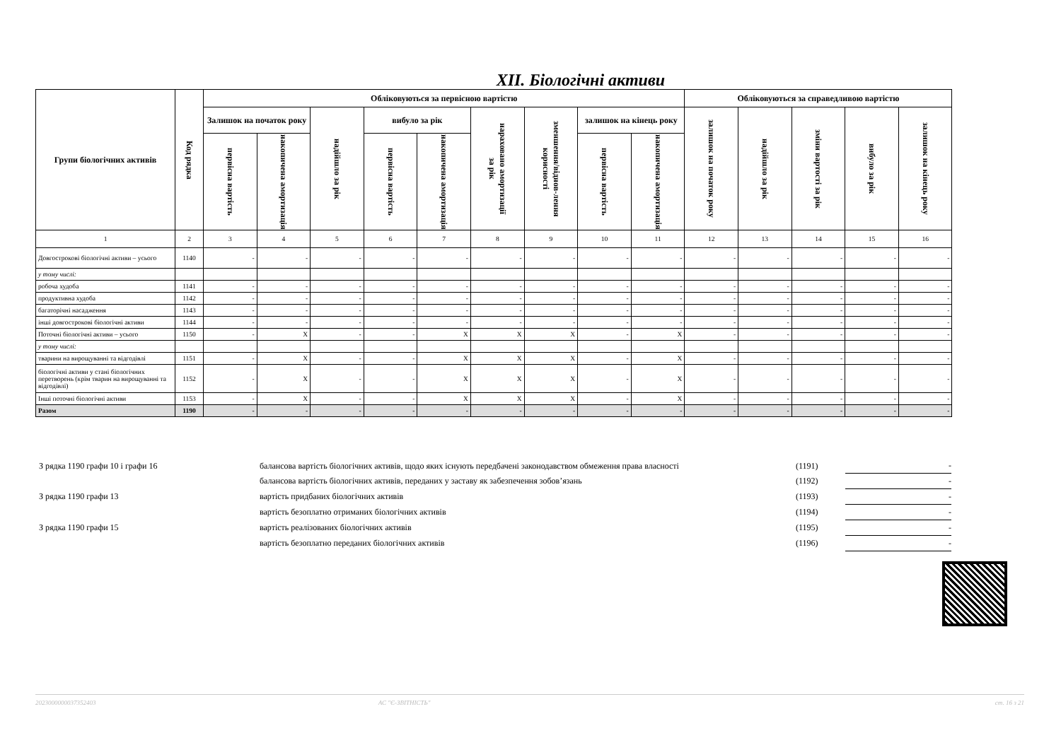XII. Біологічні активи
| Групи біологічних активів | Код рядка | Обліковуються за первісною вартістю | | | | | | | | | Обліковуються за справедливою вартістю | | | | |
| --- | --- | --- | --- | --- | --- | --- | --- | --- | --- | --- | --- | --- | --- | --- | --- |
| | | Залишок на початок року | | надійшло за рік | вибуло за рік | | нараховано амортизації за рік | зменшення/віднов-лення корисності | залишок на кінець року | | залишок на початок року | надійшло за рік | зміни вартості за рік | вибуло за рік | залишок на кінець року |
| | | первісна вартість | накопичена амортизація | | первісна вартість | накопичена амортизація | | | первісна вартість | накопичена амортизація | | | | | |
| 1 | 2 | 3 | 4 | 5 | 6 | 7 | 8 | 9 | 10 | 11 | 12 | 13 | 14 | 15 | 16 |
| Довгострокові біологічні активи – усього | 1140 | - | - | - | - | - | - | - | - | - | - | - | - | - | - |
| у тому числі: | | | | | | | | | | | | | | | |
| робоча худоба | 1141 | - | - | - | - | - | - | - | - | - | - | - | - | - | - |
| продуктивна худоба | 1142 | - | - | - | - | - | - | - | - | - | - | - | - | - | - |
| багаторічні насадження | 1143 | - | - | - | - | - | - | - | - | - | - | - | - | - | - |
| інші довгострокові біологічні активи | 1144 | - | - | - | - | - | - | - | - | - | - | - | - | - | - |
| Поточні біологічні активи – усього | 1150 | - | X | - | - | X | X | X | - | X | - | - | - | - | - |
| у тому числі: | | | | | | | | | | | | | | | |
| тварини на вирощуванні та відгодівлі | 1151 | - | X | - | - | X | X | X | - | X | - | - | - | - | - |
| біологічні активи у стані біологічних перетворень (крім тварин на вирощуванні та відгодівлі) | 1152 | - | X | - | - | X | X | X | - | X | - | - | - | - | - |
| Інші поточні біологічні активи | 1153 | - | X | - | - | X | X | X | - | X | - | - | - | - | - |
| Разом | 1190 | - | - | - | - | - | - | - | - | - | - | - | - | - | - |
| З рядка 1190 графи 10 і графи 16 | балансова вартість біологічних активів, щодо яких існують передбачені законодавством обмеження права власності | (1191) | - |
| | балансова вартість біологічних активів, переданих у заставу як забезпечення зобов’язань | (1192) | - |
| З рядка 1190 графи 13 | вартість придбаних біологічних активів | (1193) | - |
| | вартість безоплатно отриманих біологічних активів | (1194) | - |
| З рядка 1190 графи 15 | вартість реалізованих біологічних активів | (1195) | - |
| | вартість безоплатно переданих біологічних активів | (1196) | - |
2023000000037352403 АС "Є-ЗВІТНІСТЬ" ст. 16 з 21